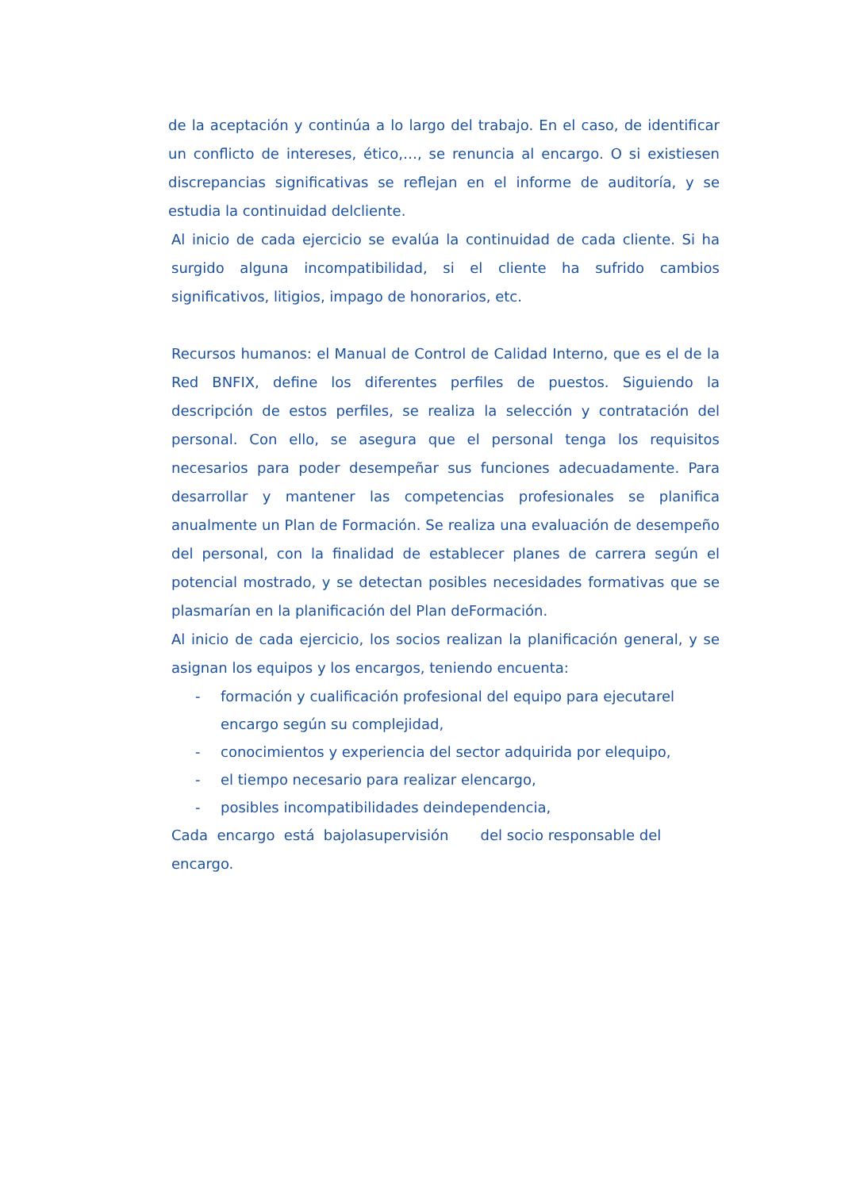de la aceptación y continúa a lo largo del trabajo. En el caso, de identificar un conflicto de intereses, ético,…, se renuncia al encargo. O si existiesen discrepancias significativas se reflejan en el informe de auditoría, y se estudia la continuidad delcliente.
Al inicio de cada ejercicio se evalúa la continuidad de cada cliente. Si ha surgido alguna incompatibilidad, si el cliente ha sufrido cambios significativos, litigios, impago de honorarios, etc.
Recursos humanos: el Manual de Control de Calidad Interno, que es el de la Red BNFIX, define los diferentes perfiles de puestos. Siguiendo la descripción de estos perfiles, se realiza la selección y contratación del personal. Con ello, se asegura que el personal tenga los requisitos necesarios para poder desempeñar sus funciones adecuadamente. Para desarrollar y mantener las competencias profesionales se planifica anualmente un Plan de Formación. Se realiza una evaluación de desempeño del personal, con la finalidad de establecer planes de carrera según el potencial mostrado, y se detectan posibles necesidades formativas que se plasmarían en la planificación del Plan deFormación.
Al inicio de cada ejercicio, los socios realizan la planificación general, y se asignan los equipos y los encargos, teniendo encuenta:
- formación y cualificación profesional del equipo para ejecutarel encargo según su complejidad,
- conocimientos y experiencia del sector adquirida por elequipo,
- el tiempo necesario para realizar elencargo,
- posibles incompatibilidades deindependencia,
Cada encargo está bajolasupervisión del socio responsable del encargo.